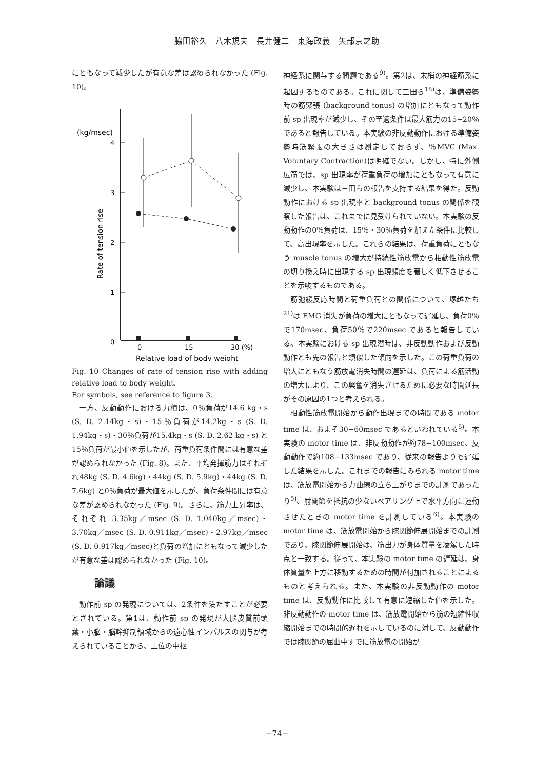脇田裕久　八木規夫　長井健二　東海政義　矢部京之助
にともなって減少したが有意な差は認められなかった (Fig. 10)。
(kg/msec)
4
3
2
1
0
Rate of tension rise
0
15
30 (%)
Relative load of body weight
Fig. 10 Changes of rate of tension rise with adding relative load to body weight.
For symbols, see reference to figure 3.
一方、反動動作における力積は、0％負荷が14.6 kg・s (S. D. 2.14kg・s)・15％負荷が14.2kg・s (S. D. 1.94kg・s)・30％負荷が15.4kg・s (S. D. 2.62 kg・s) と15％負荷が最小値を示したが、荷重負荷条件間には有意な差が認められなかった (Fig. 8)。また、平均発揮筋力はそれぞれ48kg (S. D. 4.6kg)・44kg (S. D. 5.9kg)・44kg (S. D. 7.6kg) と0％負荷が最大値を示したが、負荷条件間には有意な差が認められなかった (Fig. 9)。さらに、筋力上昇率は、それぞれ 3.35kg／msec (S. D. 1.040kg／msec)・3.70kg／msec (S. D. 0.911kg／msec)・2.97kg／msec (S. D. 0.917kg／msec)と負荷の増加にともなって減少したが有意な差は認められなかった (Fig. 10)。
論議
動作前 sp の発現については、2条件を満たすことが必要とされている。第1は、動作前 sp の発現が大脳皮質前頭葉・小脳・脳幹抑制領域からの遠心性インパルスの関与が考えられていることから、上位の中枢
神経系に関与する問題である<sup>9)</sup>。第2は、末梢の神経筋系に起因するものである。これに関して三田ら<sup>18)</sup>は、準備姿勢時の筋緊張 (background tonus) の増加にともなって動作前 sp 出現率が減少し、その至適条件は最大筋力の15−20％であると報告している。本実験の非反動動作における準備姿勢時筋緊張の大きさは測定しておらず、％MVC (Max. Voluntary Contraction)は明確でない。しかし、特に外側広筋では、sp 出現率が荷重負荷の増加にともなって有意に減少し、本実験は三田らの報告を支持する結果を得た。反動動作における sp 出現率と background tonus の関係を観察した報告は、これまでに見受けられていない。本実験の反動動作の0％負荷は、15％・30％負荷を加えた条件に比較して、高出現率を示した。これらの結果は、荷重負荷にともなう muscle tonus の増大が持続性筋放電から相動性筋放電の切り換え時に出現する sp 出現頻度を著しく低下させることを示唆するものである。
筋弛緩反応時間と荷重負荷との関係について、塚越たち<sup>21)</sup>は EMG 消失が負荷の増大にともなって遅延し、負荷0％で170msec、負荷50％で220msec であると報告している。本実験における sp 出現潜時は、非反動動作および反動動作とも先の報告と類似した傾向を示した。この荷重負荷の増大にともなう筋放電消失時間の遅延は、負荷による筋活動の増大により、この興奮を消失させるために必要な時間延長がその原因の1つと考えられる。
相動性筋放電開始から動作出現までの時間である motor time は、およそ30−60msec であるといわれている<sup>5)</sup>。本実験の motor time は、非反動動作が約78−100msec、反動動作で約108−133msec であり、従来の報告よりも遅延した結果を示した。これまでの報告にみられる motor time は、筋放電開始から力曲線の立ち上がりまでの計測であったり<sup>5)</sup>、肘関節を抵抗の少ないベアリング上で水平方向に運動させたときの motor time を計測している<sup>6)</sup>。本実験の motor time は、筋放電開始から膝関節伸展開始までの計測であり、膝関節伸展開始は、筋出力が身体質量を凌駕した時点と一致する。従って、本実験の motor time の遅延は、身体質量を上方に移動するための時間が付加されることによるものと考えられる。また、本実験の非反動動作の motor time は、反動動作に比較して有意に短縮した値を示した。非反動動作の motor time は、筋放電開始から筋の短縮性収縮開始までの時間的遅れを示しているのに対して、反動動作では膝関節の屈曲中すでに筋放電の開始が
−74−